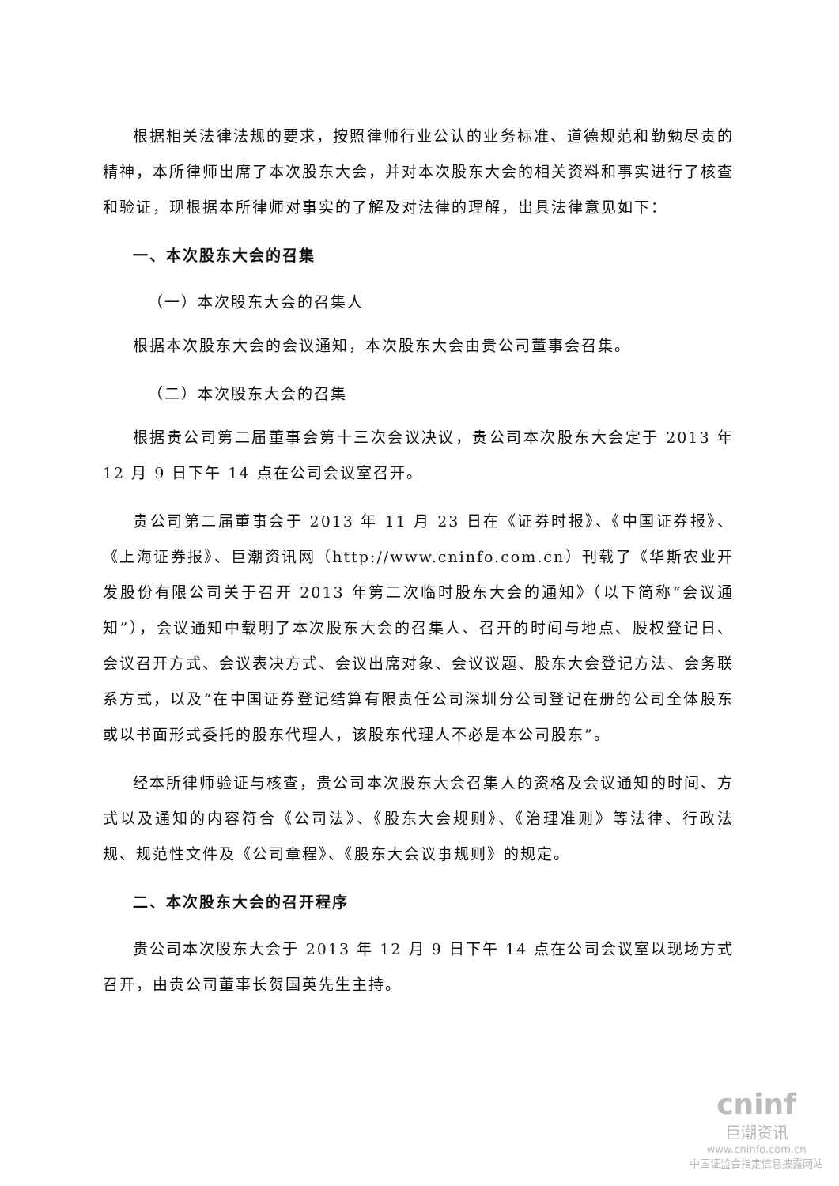根据相关法律法规的要求，按照律师行业公认的业务标准、道德规范和勤勉尽责的精神，本所律师出席了本次股东大会，并对本次股东大会的相关资料和事实进行了核查和验证，现根据本所律师对事实的了解及对法律的理解，出具法律意见如下：
一、本次股东大会的召集
（一）本次股东大会的召集人
根据本次股东大会的会议通知，本次股东大会由贵公司董事会召集。
（二）本次股东大会的召集
根据贵公司第二届董事会第十三次会议决议，贵公司本次股东大会定于 2013 年 12 月 9 日下午 14 点在公司会议室召开。
贵公司第二届董事会于 2013 年 11 月 23 日在《证券时报》、《中国证券报》、《上海证券报》、巨潮资讯网（http://www.cninfo.com.cn）刊载了《华斯农业开发股份有限公司关于召开 2013 年第二次临时股东大会的通知》（以下简称“会议通知”），会议通知中载明了本次股东大会的召集人、召开的时间与地点、股权登记日、会议召开方式、会议表决方式、会议出席对象、会议议题、股东大会登记方法、会务联系方式，以及“在中国证券登记结算有限责任公司深圳分公司登记在册的公司全体股东或以书面形式委托的股东代理人，该股东代理人不必是本公司股东”。
经本所律师验证与核查，贵公司本次股东大会召集人的资格及会议通知的时间、方式以及通知的内容符合《公司法》、《股东大会规则》、《治理准则》等法律、行政法规、规范性文件及《公司章程》、《股东大会议事规则》的规定。
二、本次股东大会的召开程序
贵公司本次股东大会于 2013 年 12 月 9 日下午 14 点在公司会议室以现场方式召开，由贵公司董事长贺国英先生主持。
cninf
巨潮资讯
www.cninfo.com.cn
中国证监会指定信息披露网站